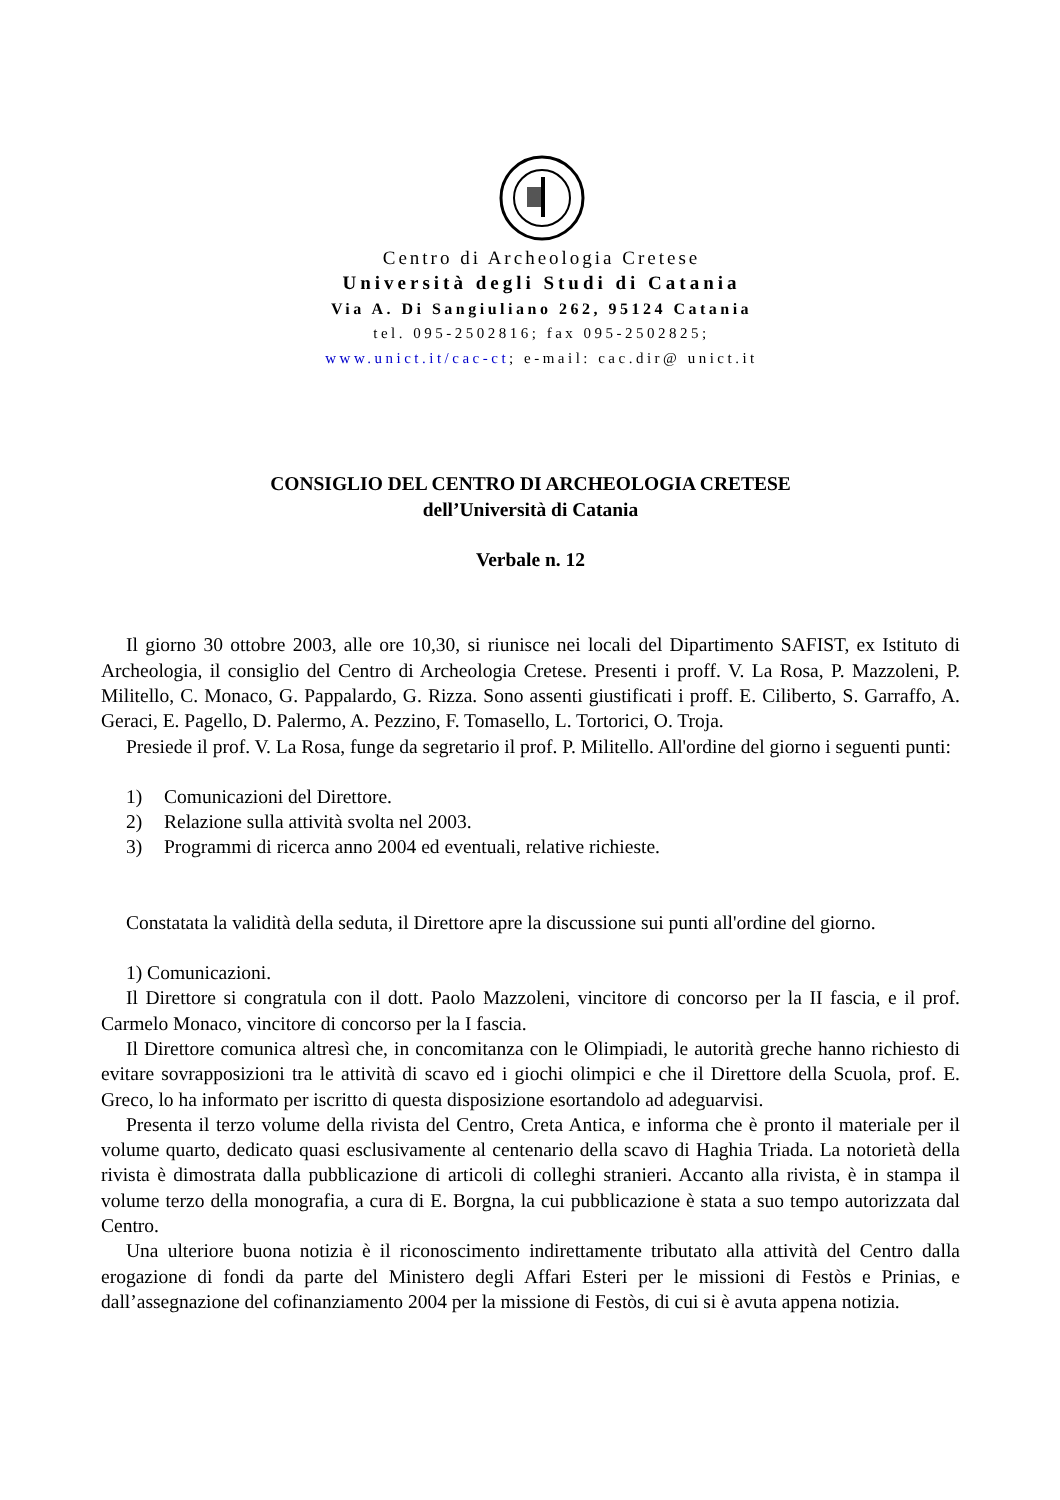Centro di Archeologia Cretese
Università degli Studi di Catania
Via A. Di Sangiuliano 262, 95124 Catania
tel. 095-2502816; fax 095-2502825;
www.unict.it/cac-ct; e-mail: cac.dir@ unict.it
CONSIGLIO DEL CENTRO DI ARCHEOLOGIA CRETESE
dell’Università di Catania
Verbale n. 12
Il giorno 30 ottobre 2003, alle ore 10,30, si riunisce nei locali del Dipartimento SAFIST, ex Istituto di Archeologia, il consiglio del Centro di Archeologia Cretese. Presenti i proff. V. La Rosa, P. Mazzoleni, P. Militello, C. Monaco, G. Pappalardo, G. Rizza. Sono assenti giustificati i proff. E. Ciliberto, S. Garraffo, A. Geraci, E. Pagello, D. Palermo, A. Pezzino, F. Tomasello, L. Tortorici, O. Troja.
Presiede il prof. V. La Rosa, funge da segretario il prof. P. Militello. All'ordine del giorno i seguenti punti:
1) Comunicazioni del Direttore.
2) Relazione sulla attività svolta nel 2003.
3) Programmi di ricerca anno 2004 ed eventuali, relative richieste.
Constatata la validità della seduta, il Direttore apre la discussione sui punti all'ordine del giorno.
1) Comunicazioni.
Il Direttore si congratula con il dott. Paolo Mazzoleni, vincitore di concorso per la II fascia, e il prof. Carmelo Monaco, vincitore di concorso per la I fascia.
Il Direttore comunica altresì che, in concomitanza con le Olimpiadi, le autorità greche hanno richiesto di evitare sovrapposizioni tra le attività di scavo ed i giochi olimpici e che il Direttore della Scuola, prof. E. Greco, lo ha informato per iscritto di questa disposizione esortandolo ad adeguarvisi.
Presenta il terzo volume della rivista del Centro, Creta Antica, e informa che è pronto il materiale per il volume quarto, dedicato quasi esclusivamente al centenario della scavo di Haghia Triada. La notorietà della rivista è dimostrata dalla pubblicazione di articoli di colleghi stranieri. Accanto alla rivista, è in stampa il volume terzo della monografia, a cura di E. Borgna, la cui pubblicazione è stata a suo tempo autorizzata dal Centro.
Una ulteriore buona notizia è il riconoscimento indirettamente tributato alla attività del Centro dalla erogazione di fondi da parte del Ministero degli Affari Esteri per le missioni di Festòs e Prinias, e dall’assegnazione del cofinanziamento 2004 per la missione di Festòs, di cui si è avuta appena notizia.